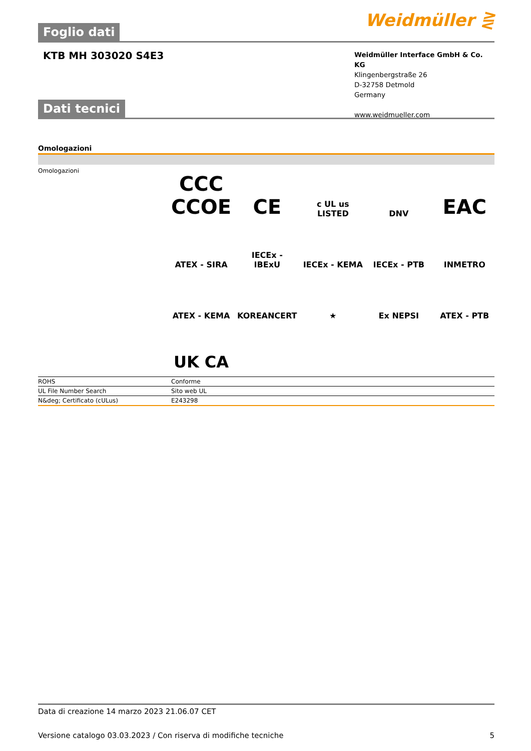Foglio dati
Weidmüller ⋛
KTB MH 303020 S4E3
Weidmüller Interface GmbH & Co. KG
Klingenbergstraße 26
D-32758 Detmold
Germany
www.weidmueller.com
Dati tecnici
Omologazioni
Omologazioni
CCC CCOE
CE
c UL us LISTED
DNV
EAC
ATEX - SIRA
IECEx - IBExU
IECEx - KEMA
IECEx - PTB
INMETRO
ATEX - KEMA
KOREANCERT
★
Ex NEPSI
ATEX - PTB
UK CA
| ROHS | Conforme |
| UL File Number Search | Sito web UL |
| N&deg; Certificato (cULus) | E243298 |
Data di creazione 14 marzo 2023 21.06.07 CET
Versione catalogo 03.03.2023 / Con riserva di modifiche tecniche 5